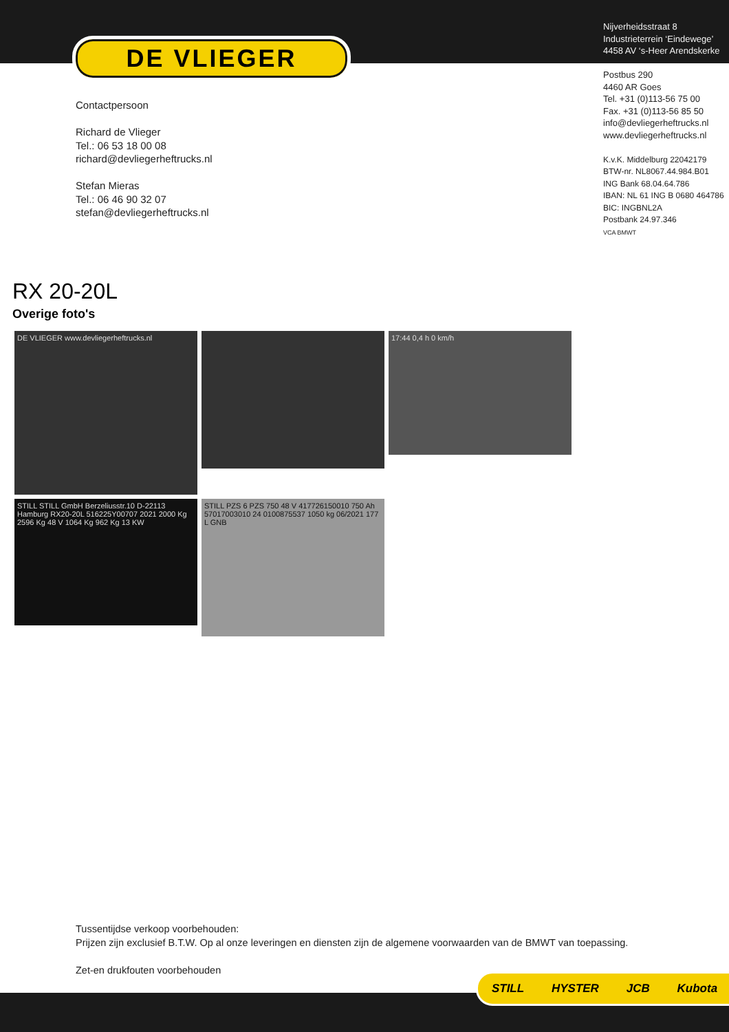DE VLIEGER
Nijverheidsstraat 8
Industrieterrein ‘Eindewege’
4458 AV ‘s-Heer Arendskerke
Postbus 290
4460 AR Goes
Tel. +31 (0)113-56 75 00
Fax. +31 (0)113-56 85 50
info@devliegerheftrucks.nl
www.devliegerheftrucks.nl
K.v.K. Middelburg 22042179
BTW-nr. NL8067.44.984.B01
ING Bank 68.04.64.786
IBAN: NL 61 ING B 0680 464786
BIC: INGBNL2A
Postbank 24.97.346
VCA BMWT
Contactpersoon
Richard de Vlieger
Tel.: 06 53 18 00 08
richard@devliegerheftrucks.nl
Stefan Mieras
Tel.: 06 46 90 32 07
stefan@devliegerheftrucks.nl
RX 20-20L
Overige foto's
DE VLIEGER www.devliegerheftrucks.nl
17:44 0,4 h 0 km/h
STILL STILL GmbH Berzeliusstr.10 D-22113 Hamburg RX20-20L 516225Y00707 2021 2000 Kg 2596 Kg 48 V 1064 Kg 962 Kg 13 KW
STILL PZS 6 PZS 750 48 V 417726150010 750 Ah 57017003010 24 0100875537 1050 kg 06/2021 177 L GNB
Tussentijdse verkoop voorbehouden:
Prijzen zijn exclusief B.T.W. Op al onze leveringen en diensten zijn de algemene voorwaarden van de BMWT van toepassing.
Zet-en drukfouten voorbehouden
STILL HYSTER JCB Kubota